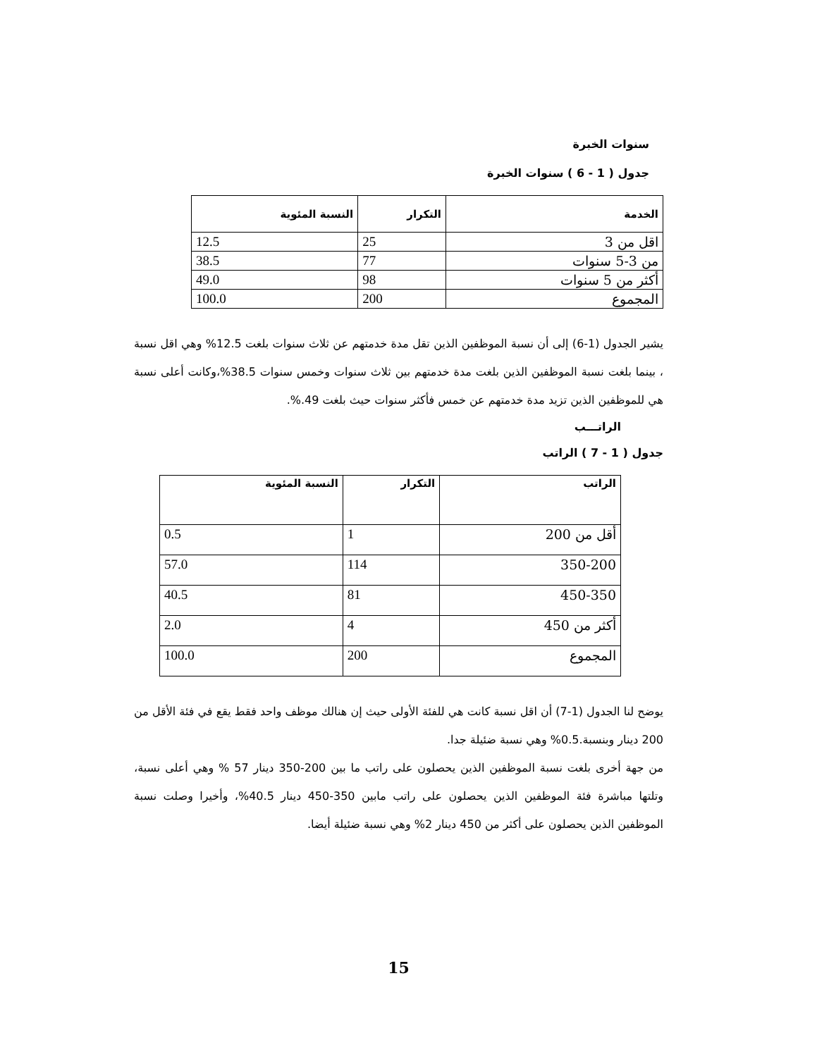سنوات الخبرة
جدول ( 1 - 6 ) سنوات الخبرة
| الخدمة | التكرار | النسبة المئوية |
| --- | --- | --- |
| اقل من 3 | 25 | 12.5 |
| من 3-5 سنوات | 77 | 38.5 |
| أكثر من 5 سنوات | 98 | 49.0 |
| المجموع | 200 | 100.0 |
يشير الجدول (1-6) إلى أن نسبة الموظفين الذين تقل مدة خدمتهم عن ثلاث سنوات بلغت 12.5% وهي اقل نسبة ، بينما بلغت نسبة الموظفين الذين بلغت مدة خدمتهم بين ثلاث سنوات وخمس سنوات 38.5%،وكانت أعلى نسبة هي للموظفين الذين تزيد مدة خدمتهم عن خمس فأكثر سنوات حيث بلغت 49.%.
الراتـــب
جدول ( 1 - 7 ) الراتب
| الراتب | التكرار | النسبة المئوية |
| --- | --- | --- |
| أقل من 200 | 1 | 0.5 |
| 350-200 | 114 | 57.0 |
| 450-350 | 81 | 40.5 |
| أكثر من 450 | 4 | 2.0 |
| المجموع | 200 | 100.0 |
يوضح لنا الجدول (1-7) أن اقل نسبة كانت هي للفئة الأولى حيث إن هنالك موظف واحد فقط يقع في فئة الأقل من 200 دينار وبنسبة.0.5% وهي نسبة ضئيلة جدا.
من جهة أخرى بلغت نسبة الموظفين الذين يحصلون على راتب ما بين 200-350 دينار 57 % وهي أعلى نسبة، وتلتها مباشرة فئة الموظفين الذين يحصلون على راتب مابين 350-450 دينار 40.5%، وأخيرا وصلت نسبة الموظفين الذين يحصلون على أكثر من 450 دينار 2% وهي نسبة ضئيلة أيضا.
15